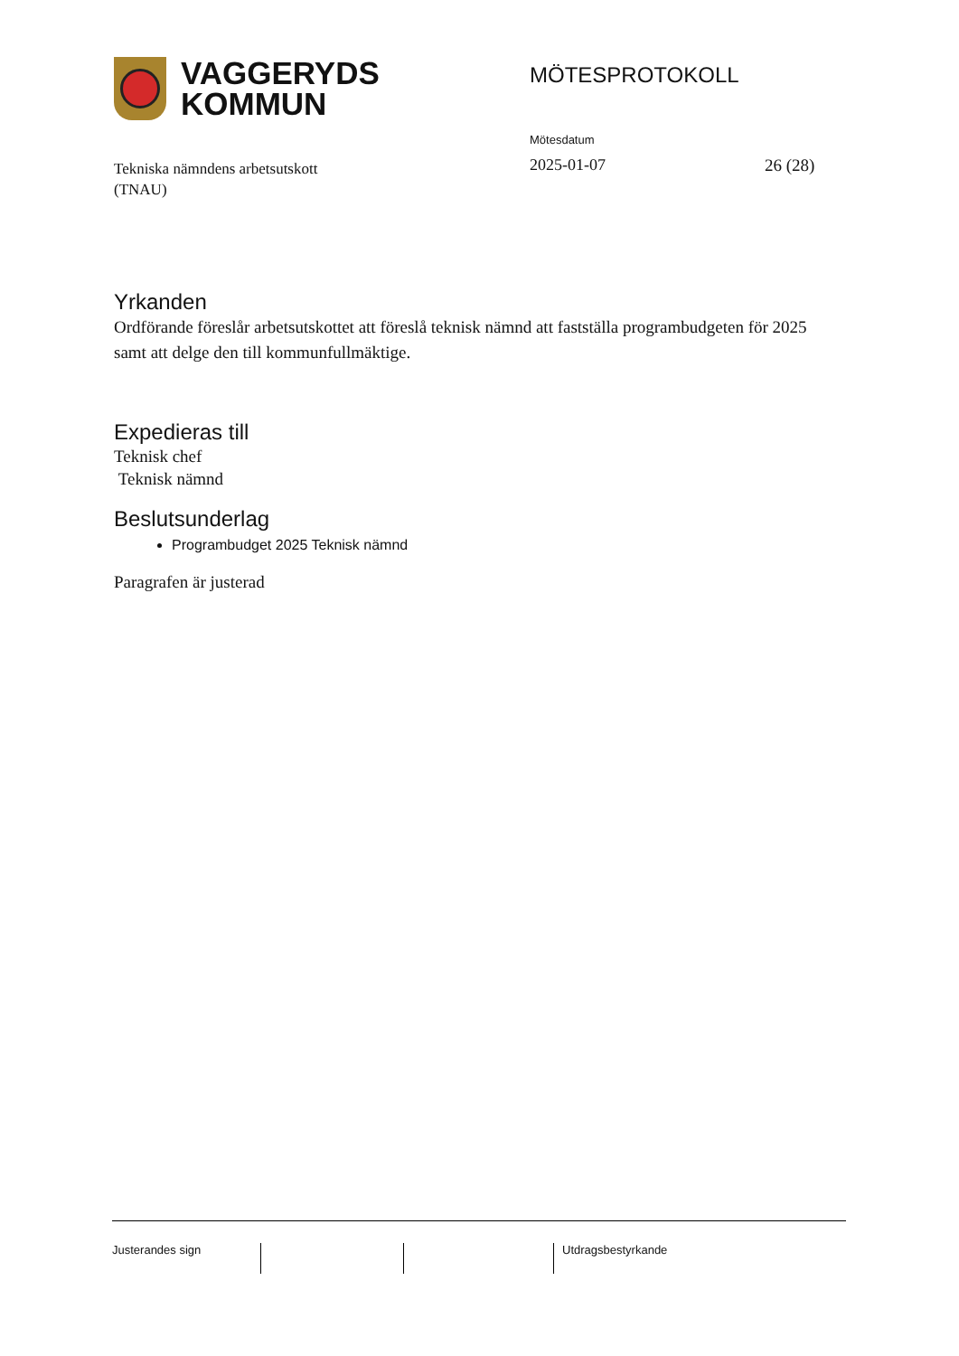VAGGERYDS
KOMMUN
MÖTESPROTOKOLL
Tekniska nämndens arbetsutskott
(TNAU)
Mötesdatum
2025-01-07
26 (28)
Yrkanden
Ordförande föreslår arbetsutskottet att föreslå teknisk nämnd att fastställa programbudgeten för 2025 samt att delge den till kommunfullmäktige.
Expedieras till
Teknisk chef
Teknisk nämnd
Beslutsunderlag
Programbudget 2025 Teknisk nämnd
Paragrafen är justerad
Justerandes sign Utdragsbestyrkande